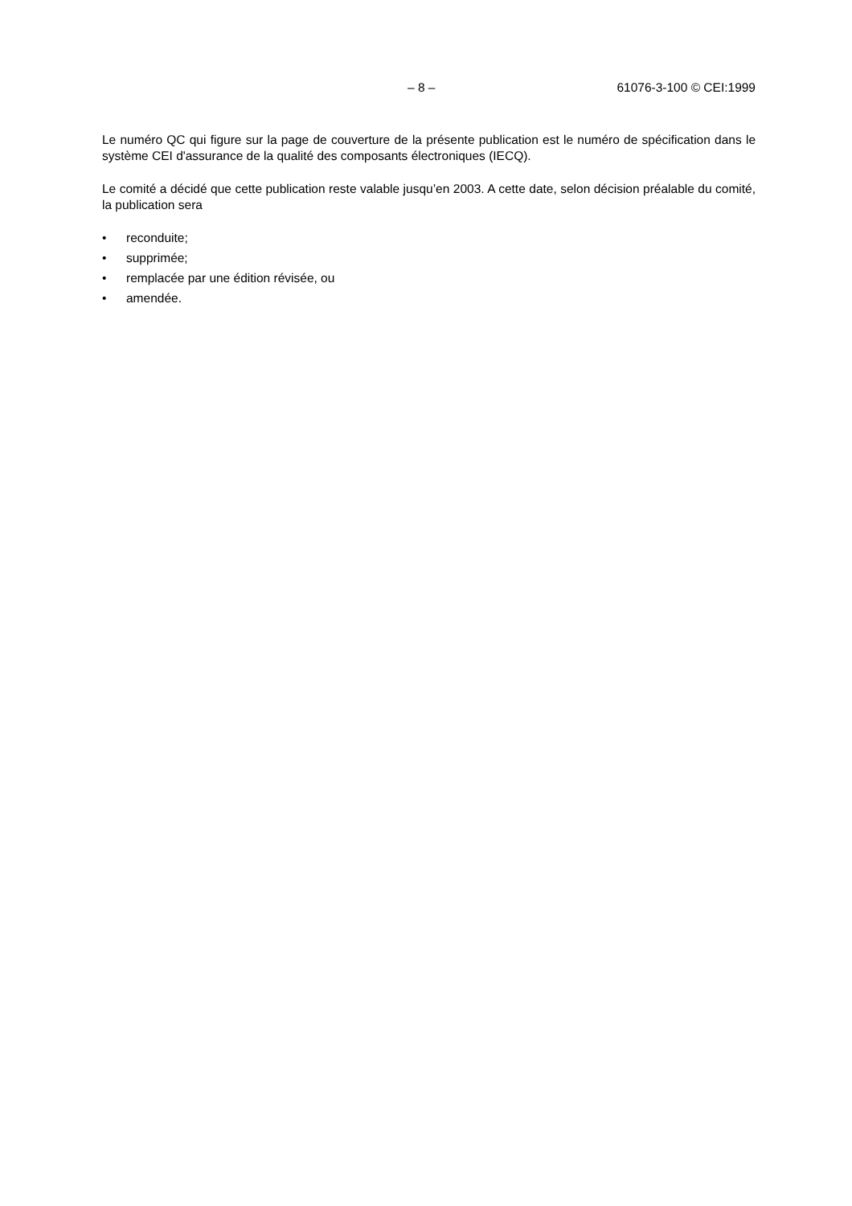– 8 – 61076-3-100 © CEI:1999
Le numéro QC qui figure sur la page de couverture de la présente publication est le numéro de spécification dans le système CEI d'assurance de la qualité des composants électroniques (IECQ).
Le comité a décidé que cette publication reste valable jusqu’en 2003. A cette date, selon décision préalable du comité, la publication sera
• reconduite;
• supprimée;
• remplacée par une édition révisée, ou
• amendée.